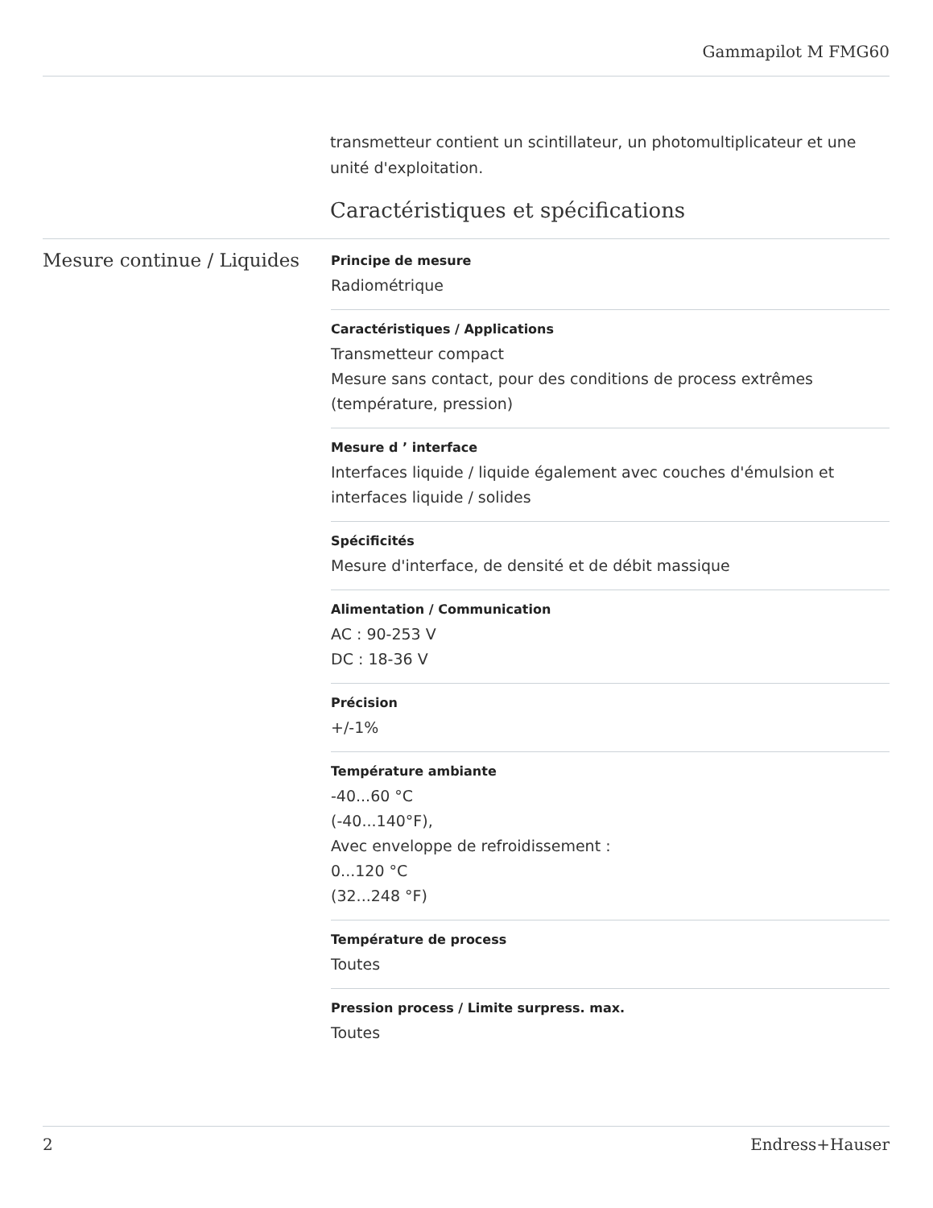Gammapilot M FMG60
transmetteur contient un scintillateur, un photomultiplicateur et une unité d'exploitation.
Caractéristiques et spécifications
Mesure continue / Liquides
Principe de mesure
Radiométrique
Caractéristiques / Applications
Transmetteur compact
Mesure sans contact, pour des conditions de process extrêmes (température, pression)
Mesure d ’ interface
Interfaces liquide / liquide également avec couches d'émulsion et interfaces liquide / solides
Spécificités
Mesure d'interface, de densité et de débit massique
Alimentation / Communication
AC : 90-253 V
DC : 18-36 V
Précision
+/-1%
Température ambiante
-40...60 °C
(-40...140°F),
Avec enveloppe de refroidissement :
0...120 °C
(32...248 °F)
Température de process
Toutes
Pression process / Limite surpress. max.
Toutes
2 Endress+Hauser